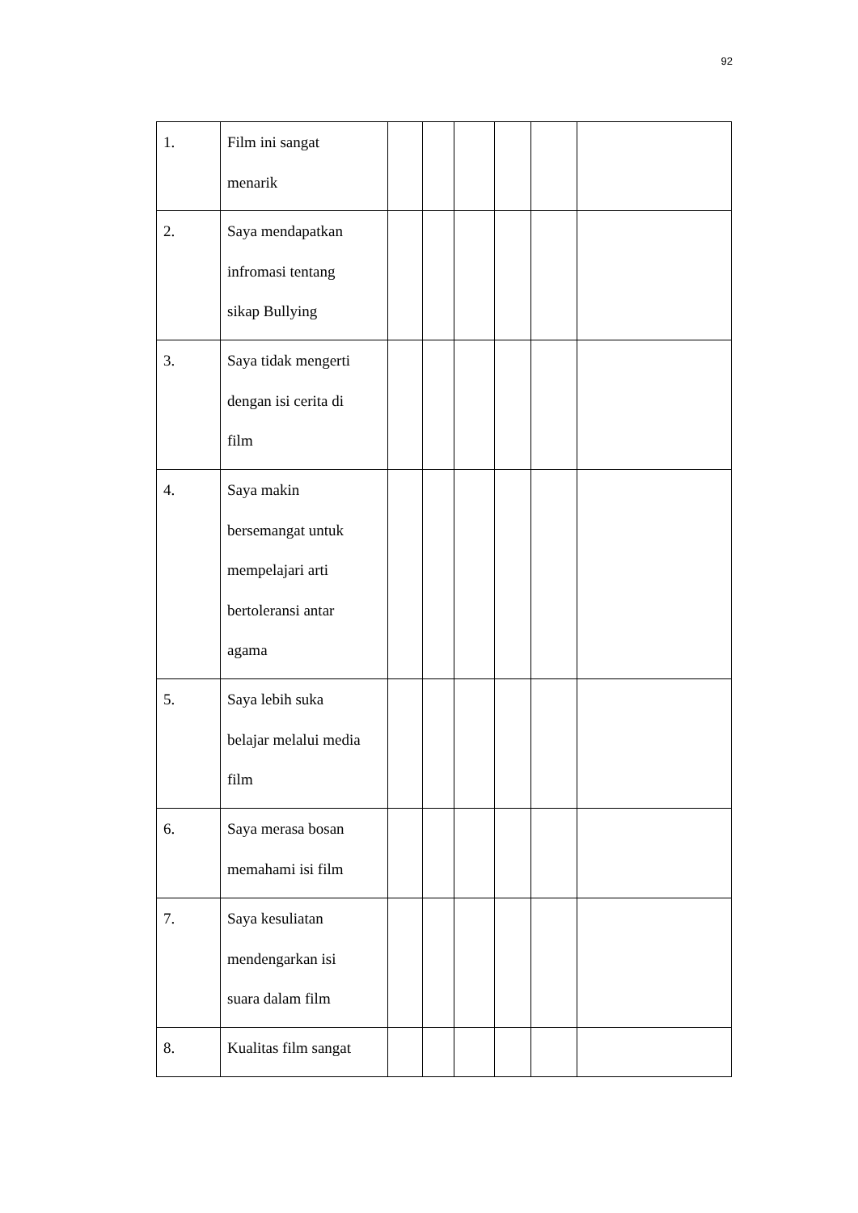92
| 1. | Film ini sangat menarik | | | | | | |
| 2. | Saya mendapatkan infromasi tentang sikap Bullying | | | | | | |
| 3. | Saya tidak mengerti dengan isi cerita di film | | | | | | |
| 4. | Saya makin bersemangat untuk mempelajari arti bertoleransi antar agama | | | | | | |
| 5. | Saya lebih suka belajar melalui media film | | | | | | |
| 6. | Saya merasa bosan memahami isi film | | | | | | |
| 7. | Saya kesuliatan mendengarkan isi suara dalam film | | | | | | |
| 8. | Kualitas film sangat | | | | | | |